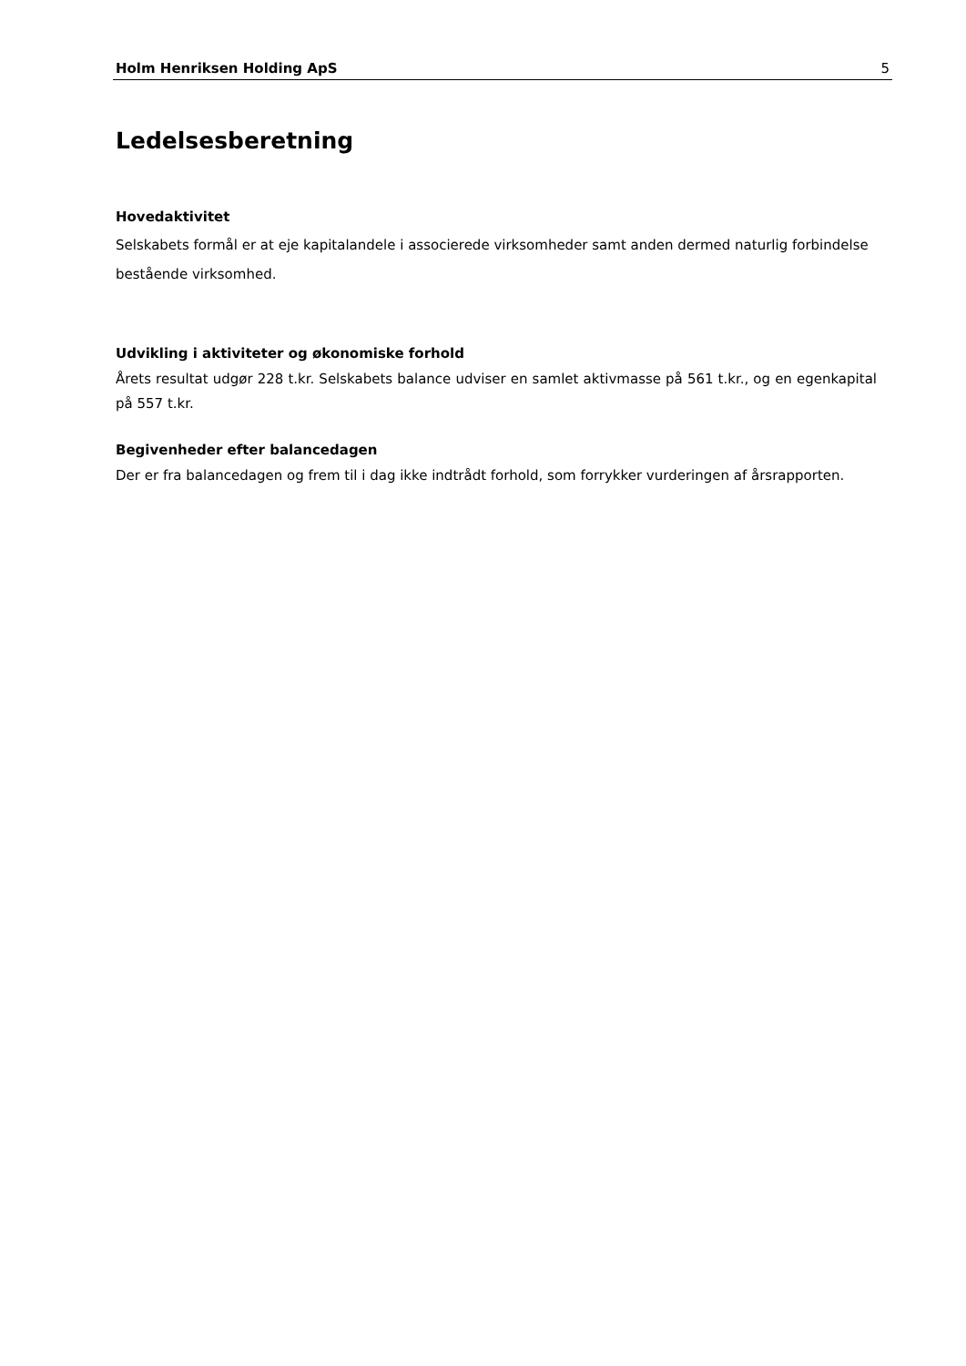Holm Henriksen Holding ApS 5
Ledelsesberetning
Hovedaktivitet
Selskabets formål er at eje kapitalandele i associerede virksomheder samt anden dermed naturlig forbindelse bestående virksomhed.
Udvikling i aktiviteter og økonomiske forhold
Årets resultat udgør 228 t.kr. Selskabets balance udviser en samlet aktivmasse på 561 t.kr., og en egenkapital på 557 t.kr.
Begivenheder efter balancedagen
Der er fra balancedagen og frem til i dag ikke indtrådt forhold, som forrykker vurderingen af årsrapporten.